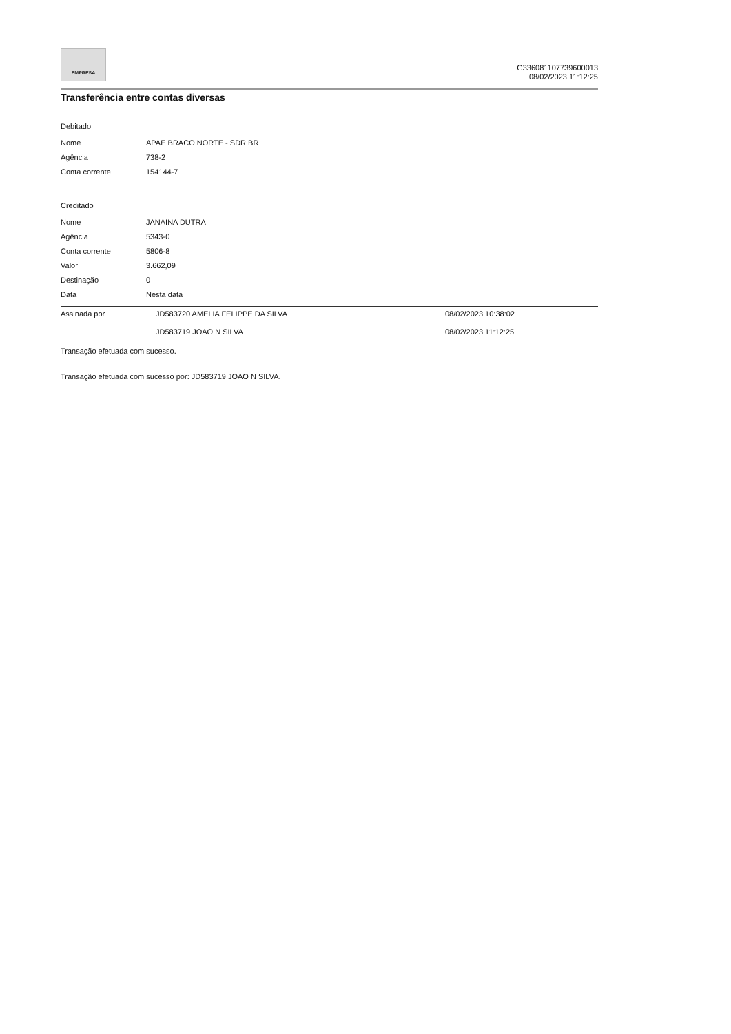EMPRESA
G336081107739600013
08/02/2023 11:12:25
Transferência entre contas diversas
Debitado
| Nome | APAE BRACO NORTE - SDR BR |
| Agência | 738-2 |
| Conta corrente | 154144-7 |
Creditado
| Nome | JANAINA DUTRA |
| Agência | 5343-0 |
| Conta corrente | 5806-8 |
| Valor | 3.662,09 |
| Destinação | 0 |
| Data | Nesta data |
| Assinada por | JD583720 AMELIA FELIPPE DA SILVA | 08/02/2023 10:38:02 |
| | JD583719 JOAO N SILVA | 08/02/2023 11:12:25 |
Transação efetuada com sucesso.
Transação efetuada com sucesso por: JD583719 JOAO N SILVA.